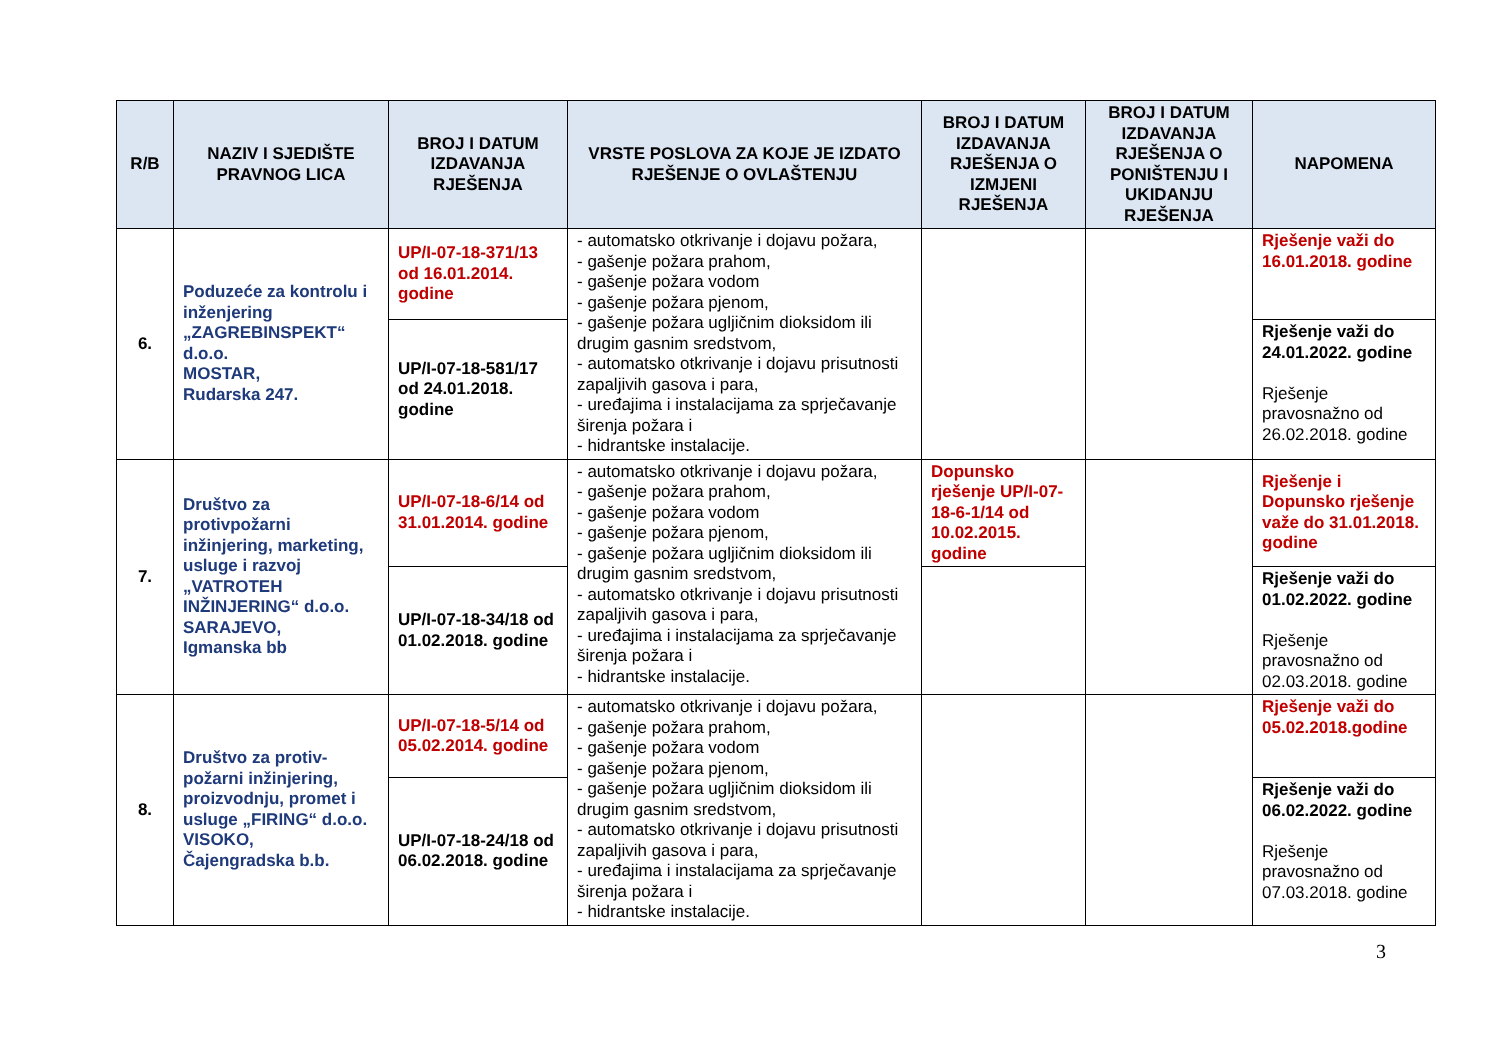| R/B | NAZIV I SJEDIŠTE PRAVNOG LICA | BROJ I DATUM IZDAVANJA RJEŠENJA | VRSTE POSLOVA ZA KOJE JE IZDATO RJEŠENJE O OVLAŠTENJU | BROJ I DATUM IZDAVANJA RJEŠENJA O IZMJENI RJEŠENJA | BROJ I DATUM IZDAVANJA RJEŠENJA O PONIŠTENJU I UKIDANJU RJEŠENJA | NAPOMENA |
| --- | --- | --- | --- | --- | --- | --- |
| 6. | Poduzeće za kontrolu i inženjering „ZAGREBINSPEKT“ d.o.o. MOSTAR, Rudarska 247. | UP/I-07-18-371/13 od 16.01.2014. godine | - automatsko otkrivanje i dojavu požara, - gašenje požara prahom, - gašenje požara vodom - gašenje požara pjenom, - gašenje požara ugljičnim dioksidom ili drugim gasnim sredstvom, - automatsko otkrivanje i dojavu prisutnosti zapaljivih gasova i para, - uređajima i instalacijama za sprječavanje širenja požara i - hidrantske instalacije. | | | Rješenje važi do 16.01.2018. godine |
| | | UP/I-07-18-581/17 od 24.01.2018. godine | | | | Rješenje važi do 24.01.2022. godine Rješenje pravosnažno od 26.02.2018. godine |
| 7. | Društvo za protivpožarni inžinjering, marketing, usluge i razvoj „VATROTEH INŽINJERING“ d.o.o. SARAJEVO, Igmanska bb | UP/I-07-18-6/14 od 31.01.2014. godine | - automatsko otkrivanje i dojavu požara, - gašenje požara prahom, - gašenje požara vodom - gašenje požara pjenom, - gašenje požara ugljičnim dioksidom ili drugim gasnim sredstvom, - automatsko otkrivanje i dojavu prisutnosti zapaljivih gasova i para, - uređajima i instalacijama za sprječavanje širenja požara i - hidrantske instalacije. | Dopunsko rješenje UP/I-07-18-6-1/14 od 10.02.2015. godine | | Rješenje i Dopunsko rješenje važe do 31.01.2018. godine |
| | | UP/I-07-18-34/18 od 01.02.2018. godine | | | | Rješenje važi do 01.02.2022. godine Rješenje pravosnažno od 02.03.2018. godine |
| 8. | Društvo za protiv-požarni inžinjering, proizvodnju, promet i usluge „FIRING“ d.o.o. VISOKO, Čajengradska b.b. | UP/I-07-18-5/14 od 05.02.2014. godine | - automatsko otkrivanje i dojavu požara, - gašenje požara prahom, - gašenje požara vodom - gašenje požara pjenom, - gašenje požara ugljičnim dioksidom ili drugim gasnim sredstvom, - automatsko otkrivanje i dojavu prisutnosti zapaljivih gasova i para, - uređajima i instalacijama za sprječavanje širenja požara i - hidrantske instalacije. | | | Rješenje važi do 05.02.2018.godine |
| | | UP/I-07-18-24/18 od 06.02.2018. godine | | | | Rješenje važi do 06.02.2022. godine Rješenje pravosnažno od 07.03.2018. godine |
3